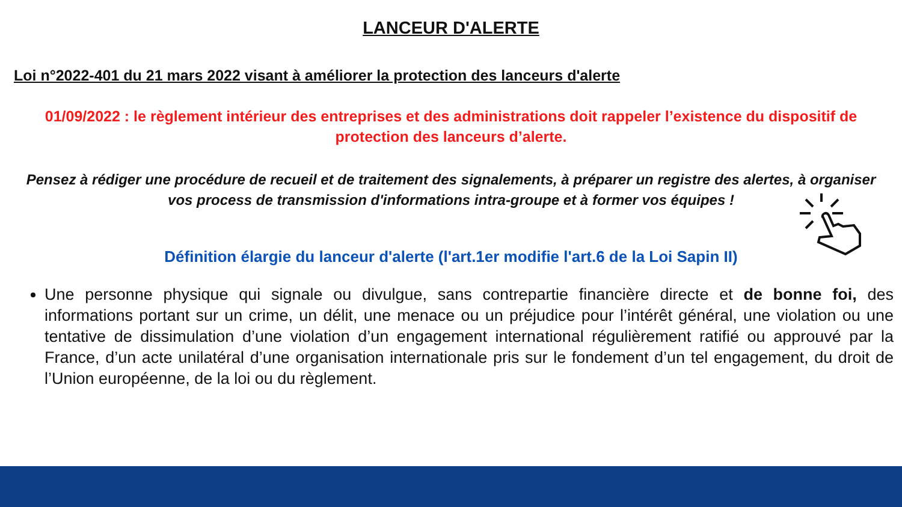LANCEUR D'ALERTE
Loi n°2022-401 du 21 mars 2022 visant à améliorer la protection des lanceurs d'alerte
01/09/2022 : le règlement intérieur des entreprises et des administrations doit rappeler l’existence du dispositif de protection des lanceurs d’alerte.
Pensez à rédiger une procédure de recueil et de traitement des signalements, à préparer un registre des alertes, à organiser vos process de transmission d'informations intra-groupe et à former vos équipes !
Définition élargie du lanceur d'alerte (l'art.1er modifie l'art.6 de la Loi Sapin II)
Une personne physique qui signale ou divulgue, sans contrepartie financière directe et de bonne foi, des informations portant sur un crime, un délit, une menace ou un préjudice pour l’intérêt général, une violation ou une tentative de dissimulation d’une violation d’un engagement international régulièrement ratifié ou approuvé par la France, d’un acte unilatéral d’une organisation internationale pris sur le fondement d’un tel engagement, du droit de l’Union européenne, de la loi ou du règlement.